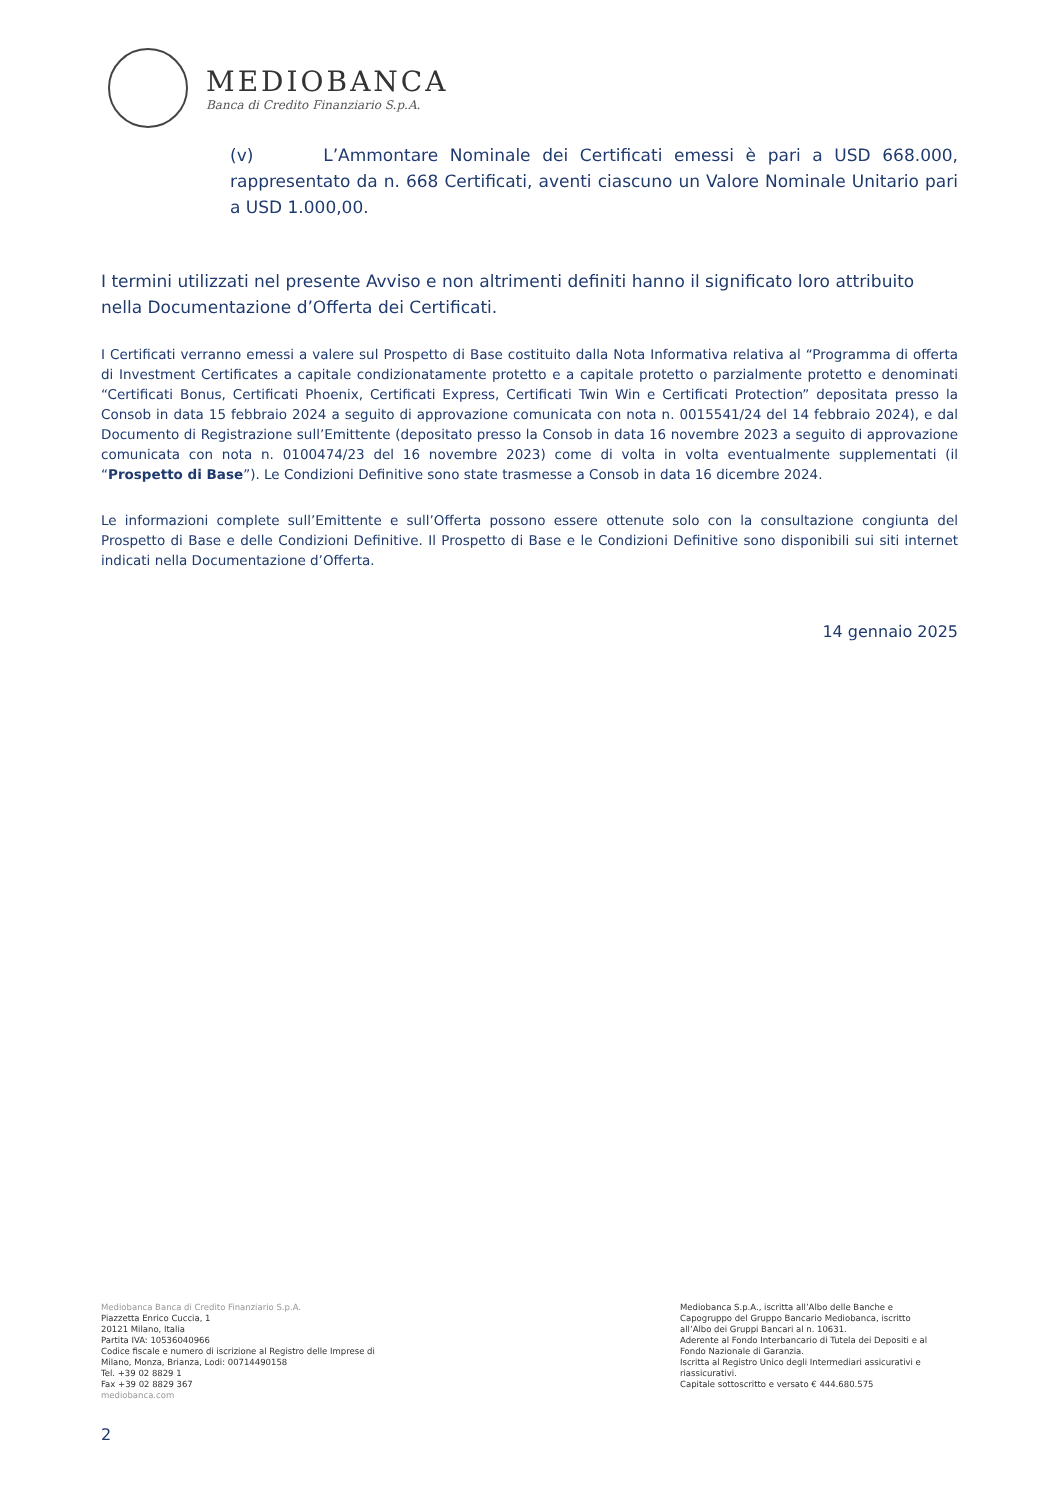MEDIOBANCA
Banca di Credito Finanziario S.p.A.
(v) L’Ammontare Nominale dei Certificati emessi è pari a USD 668.000, rappresentato da n. 668 Certificati, aventi ciascuno un Valore Nominale Unitario pari a USD 1.000,00.
I termini utilizzati nel presente Avviso e non altrimenti definiti hanno il significato loro attribuito nella Documentazione d’Offerta dei Certificati.
I Certificati verranno emessi a valere sul Prospetto di Base costituito dalla Nota Informativa relativa al “Programma di offerta di Investment Certificates a capitale condizionatamente protetto e a capitale protetto o parzialmente protetto e denominati “Certificati Bonus, Certificati Phoenix, Certificati Express, Certificati Twin Win e Certificati Protection” depositata presso la Consob in data 15 febbraio 2024 a seguito di approvazione comunicata con nota n. 0015541/24 del 14 febbraio 2024), e dal Documento di Registrazione sull’Emittente (depositato presso la Consob in data 16 novembre 2023 a seguito di approvazione comunicata con nota n. 0100474/23 del 16 novembre 2023) come di volta in volta eventualmente supplementati (il “Prospetto di Base”). Le Condizioni Definitive sono state trasmesse a Consob in data 16 dicembre 2024.
Le informazioni complete sull’Emittente e sull’Offerta possono essere ottenute solo con la consultazione congiunta del Prospetto di Base e delle Condizioni Definitive. Il Prospetto di Base e le Condizioni Definitive sono disponibili sui siti internet indicati nella Documentazione d’Offerta.
14 gennaio 2025
Mediobanca Banca di Credito Finanziario S.p.A.
Piazzetta Enrico Cuccia, 1
20121 Milano, Italia
Partita IVA: 10536040966
Codice fiscale e numero di iscrizione al Registro delle Imprese di
Milano, Monza, Brianza, Lodi: 00714490158
Tel. +39 02 8829 1
Fax +39 02 8829 367
mediobanca.com
Mediobanca S.p.A., iscritta all’Albo delle Banche e
Capogruppo del Gruppo Bancario Mediobanca, iscritto
all’Albo dei Gruppi Bancari al n. 10631.
Aderente al Fondo Interbancario di Tutela dei Depositi e al
Fondo Nazionale di Garanzia.
Iscritta al Registro Unico degli Intermediari assicurativi e
riassicurativi.
Capitale sottoscritto e versato € 444.680.575
2